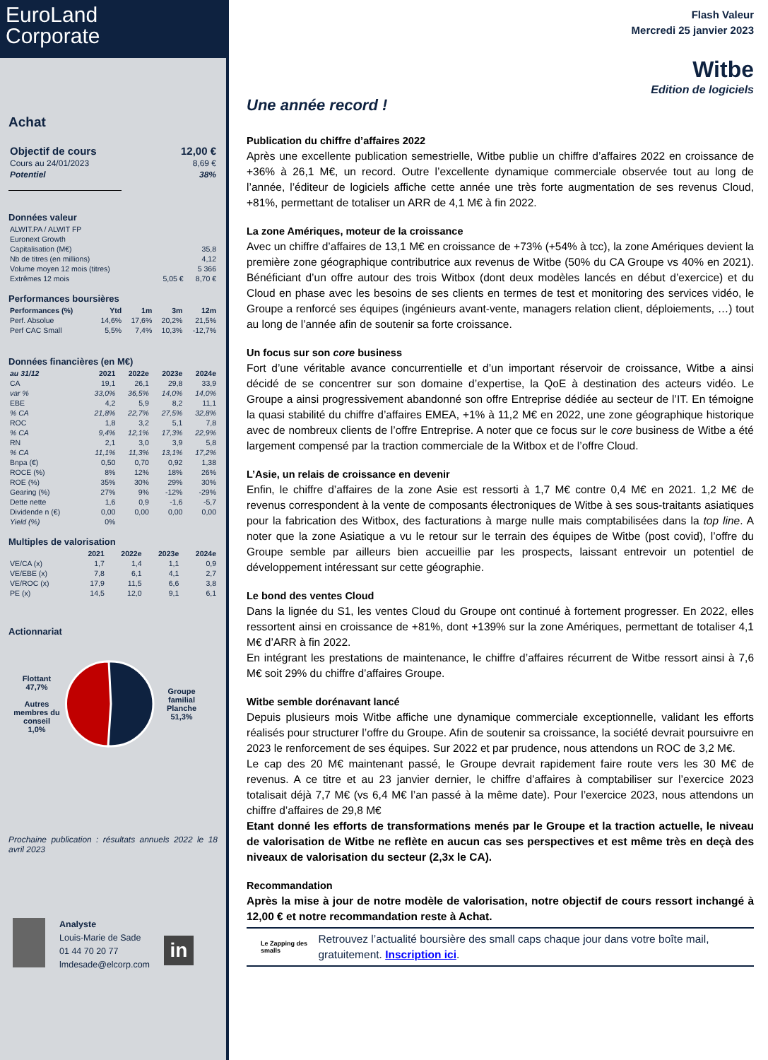EuroLand
Corporate
Achat
| Objectif de cours | 12,00 € |
| Cours au 24/01/2023 | 8,69 € |
| Potentiel | 38% |
Données valeur
| ALWIT.PA / ALWIT FP | | |
| Euronext Growth | | |
| Capitalisation (M€) | | 35,8 |
| Nb de titres (en millions) | | 4,12 |
| Volume moyen 12 mois (titres) | | 5 366 |
| Extrêmes 12 mois | 5,05 € | 8,70 € |
Performances boursières
| Performances (%) | Ytd | 1m | 3m | 12m |
| --- | --- | --- | --- | --- |
| Perf. Absolue | 14,6% | 17,6% | 20,2% | 21,5% |
| Perf CAC Small | 5,5% | 7,4% | 10,3% | -12,7% |
Données financières (en M€)
| au 31/12 | 2021 | 2022e | 2023e | 2024e |
| --- | --- | --- | --- | --- |
| CA | 19,1 | 26,1 | 29,8 | 33,9 |
| var % | 33,0% | 36,5% | 14,0% | 14,0% |
| EBE | 4,2 | 5,9 | 8,2 | 11,1 |
| % CA | 21,8% | 22,7% | 27,5% | 32,8% |
| ROC | 1,8 | 3,2 | 5,1 | 7,8 |
| % CA | 9,4% | 12,1% | 17,3% | 22,9% |
| RN | 2,1 | 3,0 | 3,9 | 5,8 |
| % CA | 11,1% | 11,3% | 13,1% | 17,2% |
| Bnpa (€) | 0,50 | 0,70 | 0,92 | 1,38 |
| ROCE (%) | 8% | 12% | 18% | 26% |
| ROE (%) | 35% | 30% | 29% | 30% |
| Gearing (%) | 27% | 9% | -12% | -29% |
| Dette nette | 1,6 | 0,9 | -1,6 | -5,7 |
| Dividende n (€) | 0,00 | 0,00 | 0,00 | 0,00 |
| Yield (%) | 0% | | | |
Multiples de valorisation
| | 2021 | 2022e | 2023e | 2024e |
| --- | --- | --- | --- | --- |
| VE/CA (x) | 1,7 | 1,4 | 1,1 | 0,9 |
| VE/EBE (x) | 7,8 | 6,1 | 4,1 | 2,7 |
| VE/ROC (x) | 17,9 | 11,5 | 6,6 | 3,8 |
| PE (x) | 14,5 | 12,0 | 9,1 | 6,1 |
Actionnariat
Flottant
47,7%
Autres membres du conseil
1,0%
Groupe familial Planche
51,3%
Prochaine publication : résultats annuels 2022 le 18 avril 2023
Analyste
Louis-Marie de Sade
01 44 70 20 77
lmdesade@elcorp.com
in
Flash Valeur
Mercredi 25 janvier 2023
Witbe
Edition de logiciels
Une année record !
Publication du chiffre d’affaires 2022
Après une excellente publication semestrielle, Witbe publie un chiffre d’affaires 2022 en croissance de +36% à 26,1 M€, un record. Outre l’excellente dynamique commerciale observée tout au long de l’année, l’éditeur de logiciels affiche cette année une très forte augmentation de ses revenus Cloud, +81%, permettant de totaliser un ARR de 4,1 M€ à fin 2022.
La zone Amériques, moteur de la croissance
Avec un chiffre d’affaires de 13,1 M€ en croissance de +73% (+54% à tcc), la zone Amériques devient la première zone géographique contributrice aux revenus de Witbe (50% du CA Groupe vs 40% en 2021). Bénéficiant d’un offre autour des trois Witbox (dont deux modèles lancés en début d’exercice) et du Cloud en phase avec les besoins de ses clients en termes de test et monitoring des services vidéo, le Groupe a renforcé ses équipes (ingénieurs avant-vente, managers relation client, déploiements, …) tout au long de l’année afin de soutenir sa forte croissance.
Un focus sur son core business
Fort d’une véritable avance concurrentielle et d’un important réservoir de croissance, Witbe a ainsi décidé de se concentrer sur son domaine d’expertise, la QoE à destination des acteurs vidéo. Le Groupe a ainsi progressivement abandonné son offre Entreprise dédiée au secteur de l’IT. En témoigne la quasi stabilité du chiffre d’affaires EMEA, +1% à 11,2 M€ en 2022, une zone géographique historique avec de nombreux clients de l’offre Entreprise. A noter que ce focus sur le core business de Witbe a été largement compensé par la traction commerciale de la Witbox et de l’offre Cloud.
L’Asie, un relais de croissance en devenir
Enfin, le chiffre d’affaires de la zone Asie est ressorti à 1,7 M€ contre 0,4 M€ en 2021. 1,2 M€ de revenus correspondent à la vente de composants électroniques de Witbe à ses sous-traitants asiatiques pour la fabrication des Witbox, des facturations à marge nulle mais comptabilisées dans la top line. A noter que la zone Asiatique a vu le retour sur le terrain des équipes de Witbe (post covid), l’offre du Groupe semble par ailleurs bien accueillie par les prospects, laissant entrevoir un potentiel de développement intéressant sur cette géographie.
Le bond des ventes Cloud
Dans la lignée du S1, les ventes Cloud du Groupe ont continué à fortement progresser. En 2022, elles ressortent ainsi en croissance de +81%, dont +139% sur la zone Amériques, permettant de totaliser 4,1 M€ d’ARR à fin 2022.
En intégrant les prestations de maintenance, le chiffre d’affaires récurrent de Witbe ressort ainsi à 7,6 M€ soit 29% du chiffre d’affaires Groupe.
Witbe semble dorénavant lancé
Depuis plusieurs mois Witbe affiche une dynamique commerciale exceptionnelle, validant les efforts réalisés pour structurer l’offre du Groupe. Afin de soutenir sa croissance, la société devrait poursuivre en 2023 le renforcement de ses équipes. Sur 2022 et par prudence, nous attendons un ROC de 3,2 M€.
Le cap des 20 M€ maintenant passé, le Groupe devrait rapidement faire route vers les 30 M€ de revenus. A ce titre et au 23 janvier dernier, le chiffre d’affaires à comptabiliser sur l’exercice 2023 totalisait déjà 7,7 M€ (vs 6,4 M€ l’an passé à la même date). Pour l’exercice 2023, nous attendons un chiffre d’affaires de 29,8 M€
Etant donné les efforts de transformations menés par le Groupe et la traction actuelle, le niveau de valorisation de Witbe ne reflète en aucun cas ses perspectives et est même très en deçà des niveaux de valorisation du secteur (2,3x le CA).
Recommandation
Après la mise à jour de notre modèle de valorisation, notre objectif de cours ressort inchangé à 12,00 € et notre recommandation reste à Achat.
Le Zapping des smalls
Retrouvez l’actualité boursière des small caps chaque jour dans votre boîte mail, gratuitement. Inscription ici.